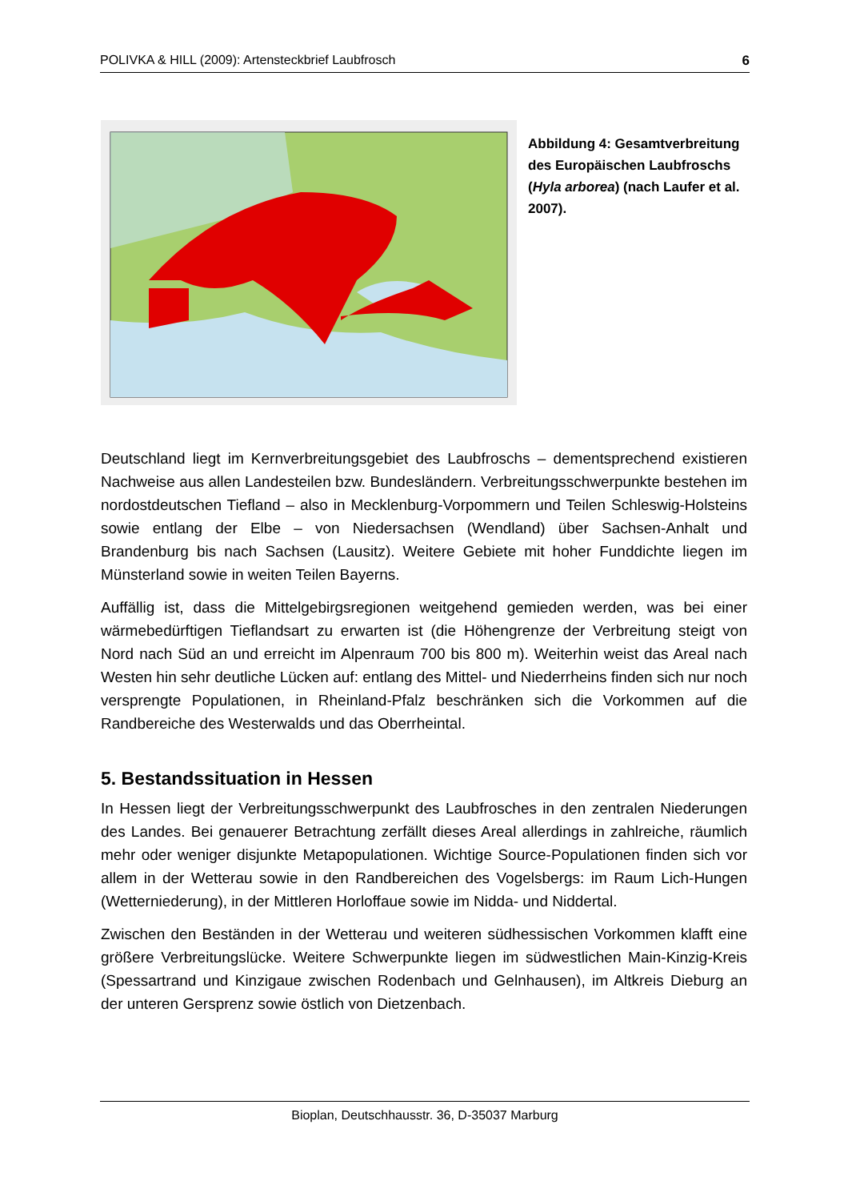POLIVKA & HILL (2009): Artensteckbrief Laubfrosch 6
Abbildung 4: Gesamtverbreitung des Europäischen Laubfroschs (Hyla arborea) (nach Laufer et al. 2007).
Deutschland liegt im Kernverbreitungsgebiet des Laubfroschs – dementsprechend existieren Nachweise aus allen Landesteilen bzw. Bundesländern. Verbreitungsschwerpunkte bestehen im nordostdeutschen Tiefland – also in Mecklenburg-Vorpommern und Teilen Schleswig-Holsteins sowie entlang der Elbe – von Niedersachsen (Wendland) über Sachsen-Anhalt und Brandenburg bis nach Sachsen (Lausitz). Weitere Gebiete mit hoher Funddichte liegen im Münsterland sowie in weiten Teilen Bayerns.
Auffällig ist, dass die Mittelgebirgsregionen weitgehend gemieden werden, was bei einer wärmebedürftigen Tieflandsart zu erwarten ist (die Höhengrenze der Verbreitung steigt von Nord nach Süd an und erreicht im Alpenraum 700 bis 800 m). Weiterhin weist das Areal nach Westen hin sehr deutliche Lücken auf: entlang des Mittel- und Niederrheins finden sich nur noch versprengte Populationen, in Rheinland-Pfalz beschränken sich die Vorkommen auf die Randbereiche des Westerwalds und das Oberrheintal.
5. Bestandssituation in Hessen
In Hessen liegt der Verbreitungsschwerpunkt des Laubfrosches in den zentralen Niederungen des Landes. Bei genauerer Betrachtung zerfällt dieses Areal allerdings in zahlreiche, räumlich mehr oder weniger disjunkte Metapopulationen. Wichtige Source-Populationen finden sich vor allem in der Wetterau sowie in den Randbereichen des Vogelsbergs: im Raum Lich-Hungen (Wetterniederung), in der Mittleren Horloffaue sowie im Nidda- und Niddertal.
Zwischen den Beständen in der Wetterau und weiteren südhessischen Vorkommen klafft eine größere Verbreitungslücke. Weitere Schwerpunkte liegen im südwestlichen Main-Kinzig-Kreis (Spessartrand und Kinzigaue zwischen Rodenbach und Gelnhausen), im Altkreis Dieburg an der unteren Gersprenz sowie östlich von Dietzenbach.
Bioplan, Deutschhausstr. 36, D-35037 Marburg